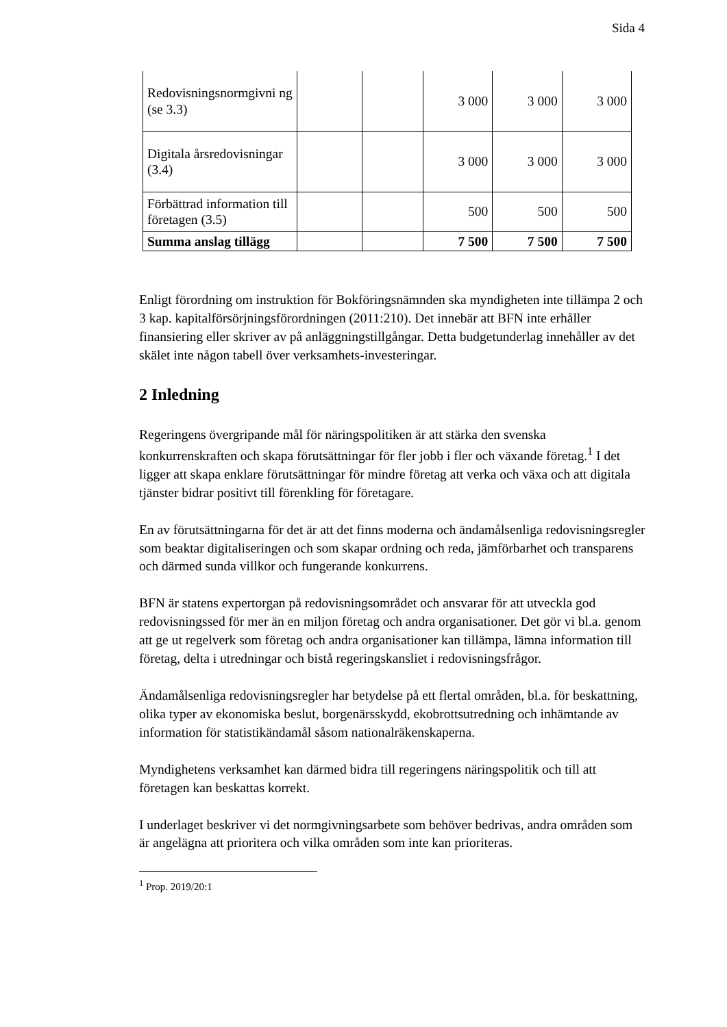Sida 4
| Redovisningsnormgivni ng (se 3.3) | | | 3 000 | 3 000 | 3 000 |
| Digitala årsredovisningar (3.4) | | | 3 000 | 3 000 | 3 000 |
| Förbättrad information till företagen (3.5) | | | 500 | 500 | 500 |
| Summa anslag tillägg | | | 7 500 | 7 500 | 7 500 |
Enligt förordning om instruktion för Bokföringsnämnden ska myndigheten inte tillämpa 2 och 3 kap. kapitalförsörjningsförordningen (2011:210). Det innebär att BFN inte erhåller finansiering eller skriver av på anläggningstillgångar. Detta budgetunderlag innehåller av det skälet inte någon tabell över verksamhets-investeringar.
2 Inledning
Regeringens övergripande mål för näringspolitiken är att stärka den svenska konkurrenskraften och skapa förutsättningar för fler jobb i fler och växande företag.<sup>1</sup> I det ligger att skapa enklare förutsättningar för mindre företag att verka och växa och att digitala tjänster bidrar positivt till förenkling för företagare.
En av förutsättningarna för det är att det finns moderna och ändamålsenliga redovisningsregler som beaktar digitaliseringen och som skapar ordning och reda, jämförbarhet och transparens och därmed sunda villkor och fungerande konkurrens.
BFN är statens expertorgan på redovisningsområdet och ansvarar för att utveckla god redovisningssed för mer än en miljon företag och andra organisationer. Det gör vi bl.a. genom att ge ut regelverk som företag och andra organisationer kan tillämpa, lämna information till företag, delta i utredningar och bistå regeringskansliet i redovisningsfrågor.
Ändamålsenliga redovisningsregler har betydelse på ett flertal områden, bl.a. för beskattning, olika typer av ekonomiska beslut, borgenärsskydd, ekobrottsutredning och inhämtande av information för statistikändamål såsom nationalräkenskaperna.
Myndighetens verksamhet kan därmed bidra till regeringens näringspolitik och till att företagen kan beskattas korrekt.
I underlaget beskriver vi det normgivningsarbete som behöver bedrivas, andra områden som är angelägna att prioritera och vilka områden som inte kan prioriteras.
<sup>1</sup> Prop. 2019/20:1